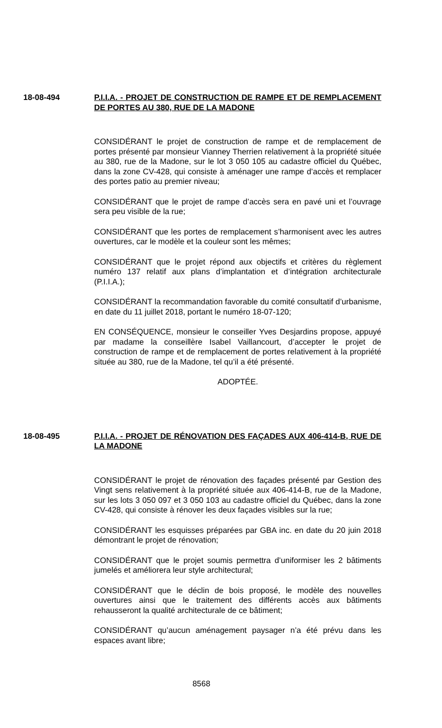18-08-494 P.I.I.A. - PROJET DE CONSTRUCTION DE RAMPE ET DE REMPLACEMENT DE PORTES AU 380, RUE DE LA MADONE
CONSIDÉRANT le projet de construction de rampe et de remplacement de portes présenté par monsieur Vianney Therrien relativement à la propriété située au 380, rue de la Madone, sur le lot 3 050 105 au cadastre officiel du Québec, dans la zone CV-428, qui consiste à aménager une rampe d’accès et remplacer des portes patio au premier niveau;
CONSIDÉRANT que le projet de rampe d’accès sera en pavé uni et l’ouvrage sera peu visible de la rue;
CONSIDÉRANT que les portes de remplacement s’harmonisent avec les autres ouvertures, car le modèle et la couleur sont les mêmes;
CONSIDÉRANT que le projet répond aux objectifs et critères du règlement numéro 137 relatif aux plans d’implantation et d’intégration architecturale (P.I.I.A.);
CONSIDÉRANT la recommandation favorable du comité consultatif d’urbanisme, en date du 11 juillet 2018, portant le numéro 18-07-120;
EN CONSÉQUENCE, monsieur le conseiller Yves Desjardins propose, appuyé par madame la conseillère Isabel Vaillancourt, d’accepter le projet de construction de rampe et de remplacement de portes relativement à la propriété située au 380, rue de la Madone, tel qu’il a été présenté.
ADOPTÉE.
18-08-495 P.I.I.A. - PROJET DE RÉNOVATION DES FAÇADES AUX 406-414-B, RUE DE LA MADONE
CONSIDÉRANT le projet de rénovation des façades présenté par Gestion des Vingt sens relativement à la propriété située aux 406-414-B, rue de la Madone, sur les lots 3 050 097 et 3 050 103 au cadastre officiel du Québec, dans la zone CV-428, qui consiste à rénover les deux façades visibles sur la rue;
CONSIDÉRANT les esquisses préparées par GBA inc. en date du 20 juin 2018 démontrant le projet de rénovation;
CONSIDÉRANT que le projet soumis permettra d’uniformiser les 2 bâtiments jumelés et améliorera leur style architectural;
CONSIDÉRANT que le déclin de bois proposé, le modèle des nouvelles ouvertures ainsi que le traitement des différents accès aux bâtiments rehausseront la qualité architecturale de ce bâtiment;
CONSIDÉRANT qu’aucun aménagement paysager n’a été prévu dans les espaces avant libre;
8568